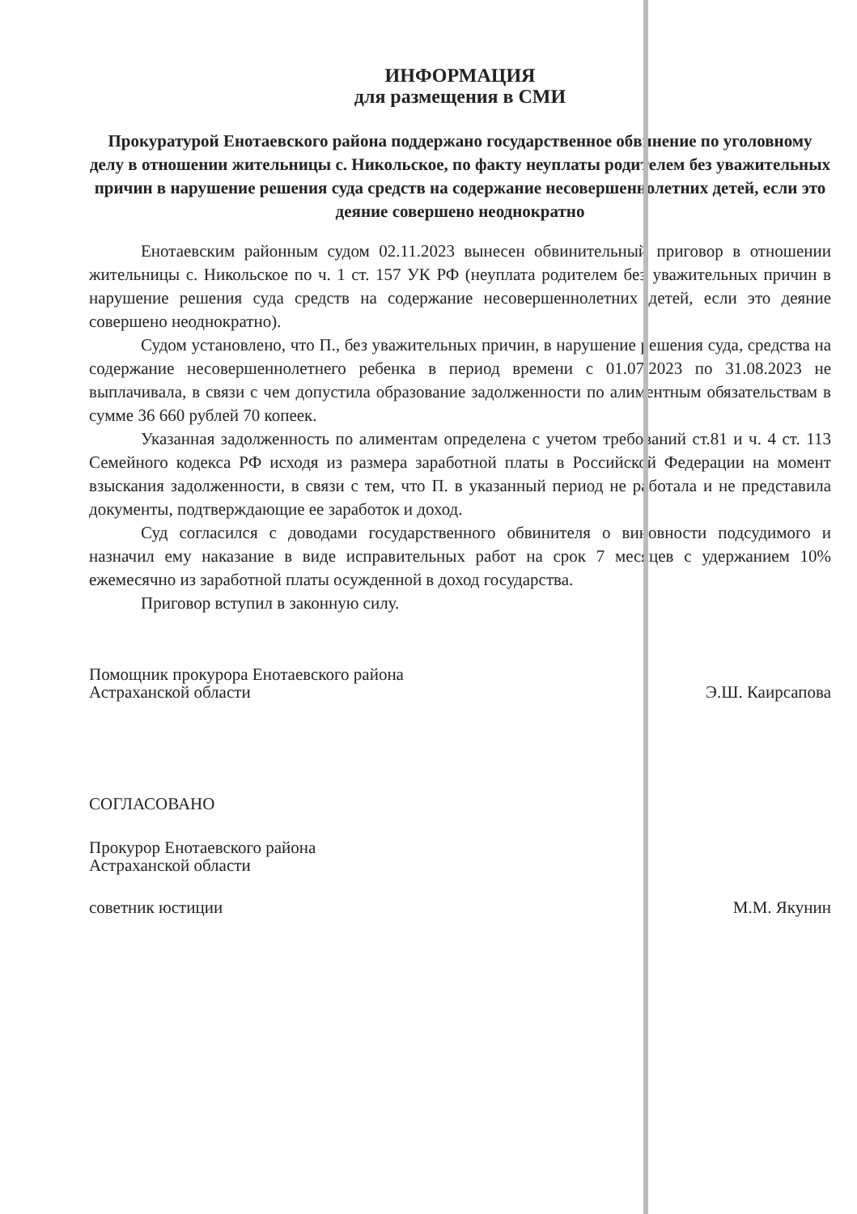ИНФОРМАЦИЯ
для размещения в СМИ
Прокуратурой Енотаевского района поддержано государственное обвинение по уголовному делу в отношении жительницы с. Никольское, по факту неуплаты родителем без уважительных причин в нарушение решения суда средств на содержание несовершеннолетних детей, если это деяние совершено неоднократно
Енотаевским районным судом 02.11.2023 вынесен обвинительный приговор в отношении жительницы с. Никольское по ч. 1 ст. 157 УК РФ (неуплата родителем без уважительных причин в нарушение решения суда средств на содержание несовершеннолетних детей, если это деяние совершено неоднократно).
Судом установлено, что П., без уважительных причин, в нарушение решения суда, средства на содержание несовершеннолетнего ребенка в период времени с 01.07.2023 по 31.08.2023 не выплачивала, в связи с чем допустила образование задолженности по алиментным обязательствам в сумме 36 660 рублей 70 копеек.
Указанная задолженность по алиментам определена с учетом требований ст.81 и ч. 4 ст. 113 Семейного кодекса РФ исходя из размера заработной платы в Российской Федерации на момент взыскания задолженности, в связи с тем, что П. в указанный период не работала и не представила документы, подтверждающие ее заработок и доход.
Суд согласился с доводами государственного обвинителя о виновности подсудимого и назначил ему наказание в виде исправительных работ на срок 7 месяцев с удержанием 10% ежемесячно из заработной платы осужденной в доход государства.
Приговор вступил в законную силу.
Помощник прокурора Енотаевского района
Астраханской области
Э.Ш. Каирсапова
СОГЛАСОВАНО
Прокурор Енотаевского района
Астраханской области
советник юстиции
М.М. Якунин